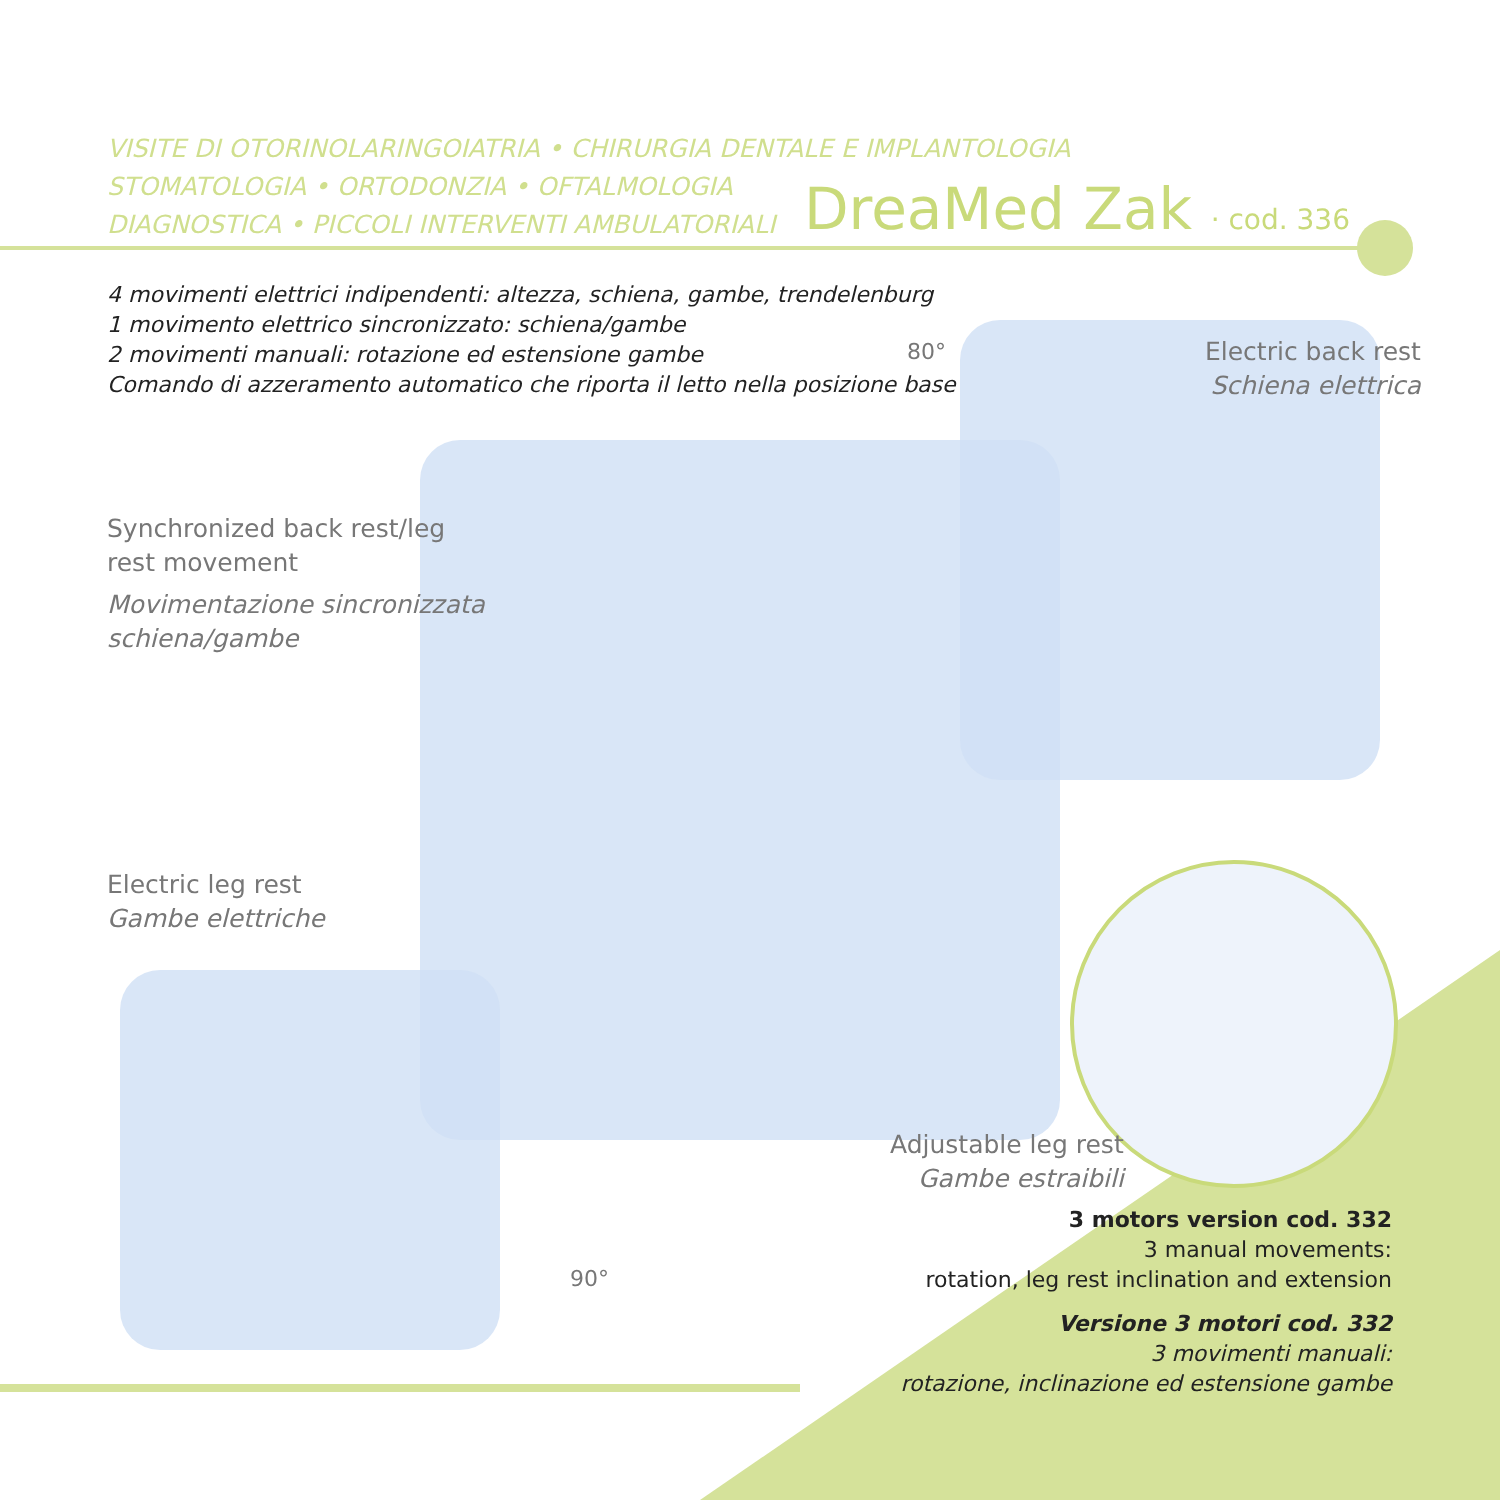VISITE DI OTORINOLARINGOIATRIA • CHIRURGIA DENTALE E IMPLANTOLOGIA
STOMATOLOGIA • ORTODONZIA • OFTALMOLOGIA
DIAGNOSTICA • PICCOLI INTERVENTI AMBULATORIALI
DreaMed Zak · cod. 336
4 movimenti elettrici indipendenti: altezza, schiena, gambe, trendelenburg
1 movimento elettrico sincronizzato: schiena/gambe
2 movimenti manuali: rotazione ed estensione gambe
Comando di azzeramento automatico che riporta il letto nella posizione base
80°
Electric back rest
Schiena elettrica
Synchronized back rest/leg
rest movement
Movimentazione sincronizzata
schiena/gambe
Electric leg rest
Gambe elettriche
90°
Adjustable leg rest
Gambe estraibili
3 motors version cod. 332
3 manual movements:
rotation, leg rest inclination and extension
Versione 3 motori cod. 332
3 movimenti manuali:
rotazione, inclinazione ed estensione gambe